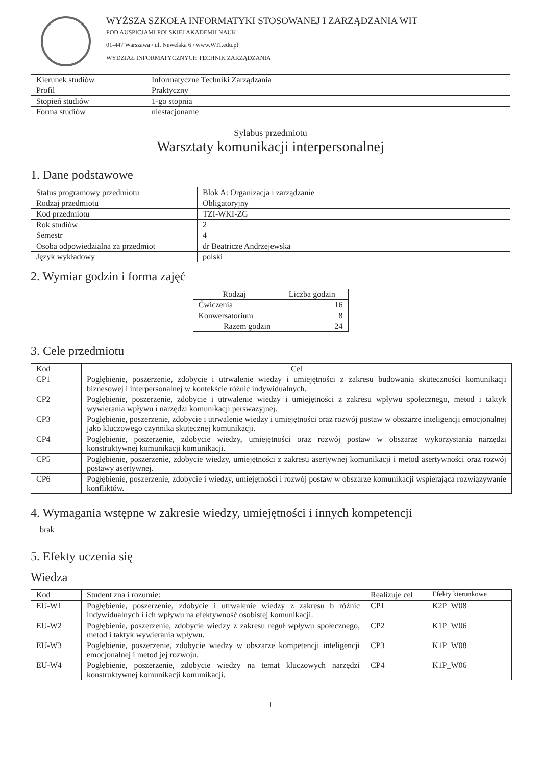WYŻSZA SZKOŁA INFORMATYKI STOSOWANEJ I ZARZĄDZANIA WIT
POD AUSPICJAMI POLSKIEJ AKADEMII NAUK
01-447 Warszawa \ ul. Newelska 6 \ www.WIT.edu.pl
WYDZIAŁ INFORMATYCZNYCH TECHNIK ZARZĄDZANIA
| Kierunek studiów | Informatyczne Techniki Zarządzania |
| Profil | Praktyczny |
| Stopień studiów | 1-go stopnia |
| Forma studiów | niestacjonarne |
Sylabus przedmiotu
Warsztaty komunikacji interpersonalnej
1. Dane podstawowe
| Status programowy przedmiotu | Blok A: Organizacja i zarządzanie |
| Rodzaj przedmiotu | Obligatoryjny |
| Kod przedmiotu | TZI-WKI-ZG |
| Rok studiów | 2 |
| Semestr | 4 |
| Osoba odpowiedzialna za przedmiot | dr Beatricze Andrzejewska |
| Język wykładowy | polski |
2. Wymiar godzin i forma zajęć
| Rodzaj | Liczba godzin |
| --- | --- |
| Ćwiczenia | 16 |
| Konwersatorium | 8 |
| Razem godzin | 24 |
3. Cele przedmiotu
| Kod | Cel |
| --- | --- |
| CP1 | Pogłębienie, poszerzenie, zdobycie i utrwalenie wiedzy i umiejętności z zakresu budowania skuteczności komunikacji biznesowej i interpersonalnej w kontekście różnic indywidualnych. |
| CP2 | Pogłębienie, poszerzenie, zdobycie i utrwalenie wiedzy i umiejętności z zakresu wpływu społecznego, metod i taktyk wywierania wpływu i narzędzi komunikacji perswazyjnej. |
| CP3 | Pogłębienie, poszerzenie, zdobycie i utrwalenie wiedzy i umiejętności oraz rozwój postaw w obszarze inteligencji emocjonalnej jako kluczowego czynnika skutecznej komunikacji. |
| CP4 | Pogłębienie, poszerzenie, zdobycie wiedzy, umiejętności oraz rozwój postaw w obszarze wykorzystania narzędzi konstruktywnej komunikacji komunikacji. |
| CP5 | Pogłębienie, poszerzenie, zdobycie wiedzy, umiejętności z zakresu asertywnej komunikacji i metod asertywności oraz rozwój postawy asertywnej. |
| CP6 | Pogłębienie, poszerzenie, zdobycie i wiedzy, umiejętności i rozwój postaw w obszarze komunikacji wspierająca rozwiązywanie konfliktów. |
4. Wymagania wstępne w zakresie wiedzy, umiejętności i innych kompetencji
brak
5. Efekty uczenia się
Wiedza
| Kod | Student zna i rozumie: | Realizuje cel | Efekty kierunkowe |
| EU-W1 | Pogłębienie, poszerzenie, zdobycie i utrwalenie wiedzy z zakresu b różnic indywidualnych i ich wpływu na efektywność osobistej komunikacji. | CP1 | K2P_W08 |
| EU-W2 | Pogłębienie, poszerzenie, zdobycie wiedzy z zakresu reguł wpływu społecznego, metod i taktyk wywierania wpływu. | CP2 | K1P_W06 |
| EU-W3 | Pogłębienie, poszerzenie, zdobycie wiedzy w obszarze kompetencji inteligencji emocjonalnej i metod jej rozwoju. | CP3 | K1P_W08 |
| EU-W4 | Pogłębienie, poszerzenie, zdobycie wiedzy na temat kluczowych narzędzi konstruktywnej komunikacji komunikacji. | CP4 | K1P_W06 |
1